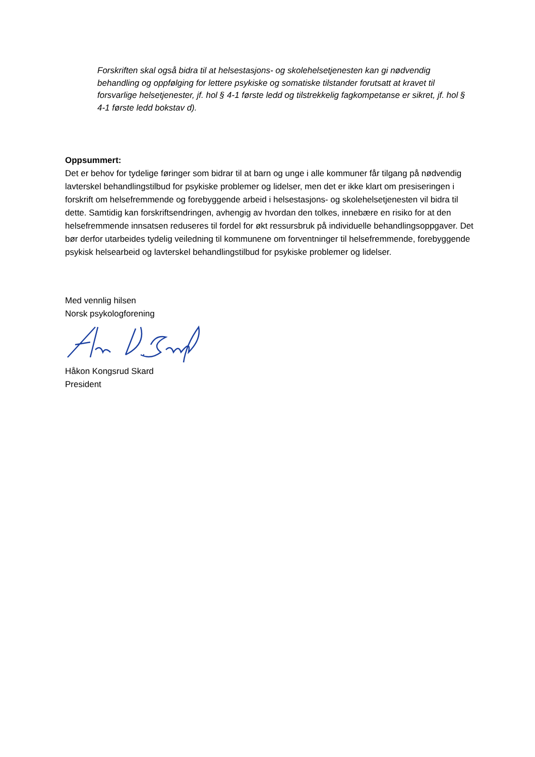Forskriften skal også bidra til at helsestasjons- og skolehelsetjenesten kan gi nødvendig behandling og oppfølging for lettere psykiske og somatiske tilstander forutsatt at kravet til forsvarlige helsetjenester, jf. hol § 4-1 første ledd og tilstrekkelig fagkompetanse er sikret, jf. hol § 4-1 første ledd bokstav d).
Oppsummert:
Det er behov for tydelige føringer som bidrar til at barn og unge i alle kommuner får tilgang på nødvendig lavterskel behandlingstilbud for psykiske problemer og lidelser, men det er ikke klart om presiseringen i forskrift om helsefremmende og forebyggende arbeid i helsestasjons- og skolehelsetjenesten vil bidra til dette. Samtidig kan forskriftsendringen, avhengig av hvordan den tolkes, innebære en risiko for at den helsefremmende innsatsen reduseres til fordel for økt ressursbruk på individuelle behandlingsoppgaver. Det bør derfor utarbeides tydelig veiledning til kommunene om forventninger til helsefremmende, forebyggende psykisk helsearbeid og lavterskel behandlingstilbud for psykiske problemer og lidelser.
Med vennlig hilsen
Norsk psykologforening
Håkon Kongsrud Skard
President